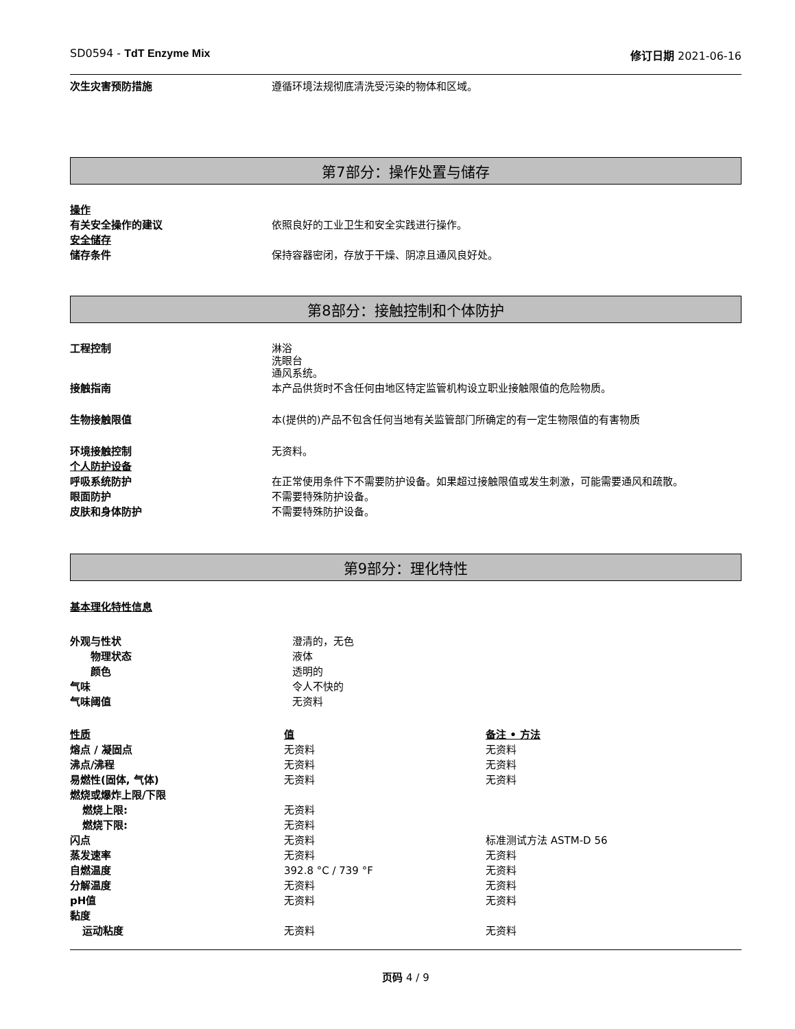SD0594 - TdT Enzyme Mix 修订日期 2021-06-16
| 次生灾害预防措施 | 遵循环境法规彻底清洗受污染的物体和区域。 |
第7部分：操作处置与储存
| 操作 | |
| 有关安全操作的建议 | 依照良好的工业卫生和安全实践进行操作。 |
| 安全储存 | |
| 储存条件 | 保持容器密闭，存放于干燥、阴凉且通风良好处。 |
第8部分：接触控制和个体防护
| 工程控制 | 淋浴 洗眼台 通风系统。 |
| 接触指南 | 本产品供货时不含任何由地区特定监管机构设立职业接触限值的危险物质。 |
| 生物接触限值 | 本(提供的)产品不包含任何当地有关监管部门所确定的有一定生物限值的有害物质 |
| 环境接触控制 | 无资料。 |
| 个人防护设备 | |
| 呼吸系统防护 | 在正常使用条件下不需要防护设备。如果超过接触限值或发生刺激，可能需要通风和疏散。 |
| 眼面防护 | 不需要特殊防护设备。 |
| 皮肤和身体防护 | 不需要特殊防护设备。 |
第9部分：理化特性
基本理化特性信息
| 外观与性状 | 澄清的，无色 |
| 物理状态 | 液体 |
| 颜色 | 透明的 |
| 气味 | 令人不快的 |
| 气味阈值 | 无资料 |
| 性质 | 值 | 备注 • 方法 |
| 熔点 / 凝固点 | 无资料 | 无资料 |
| 沸点/沸程 | 无资料 | 无资料 |
| 易燃性(固体, 气体) | 无资料 | 无资料 |
| 燃烧或爆炸上限/下限 | | |
| 燃烧上限: | 无资料 | |
| 燃烧下限: | 无资料 | |
| 闪点 | 无资料 | 标准测试方法 ASTM-D 56 |
| 蒸发速率 | 无资料 | 无资料 |
| 自燃温度 | 392.8 °C / 739 °F | 无资料 |
| 分解温度 | 无资料 | 无资料 |
| pH值 | 无资料 | 无资料 |
| 黏度 | | |
| 运动粘度 | 无资料 | 无资料 |
页码 4 / 9